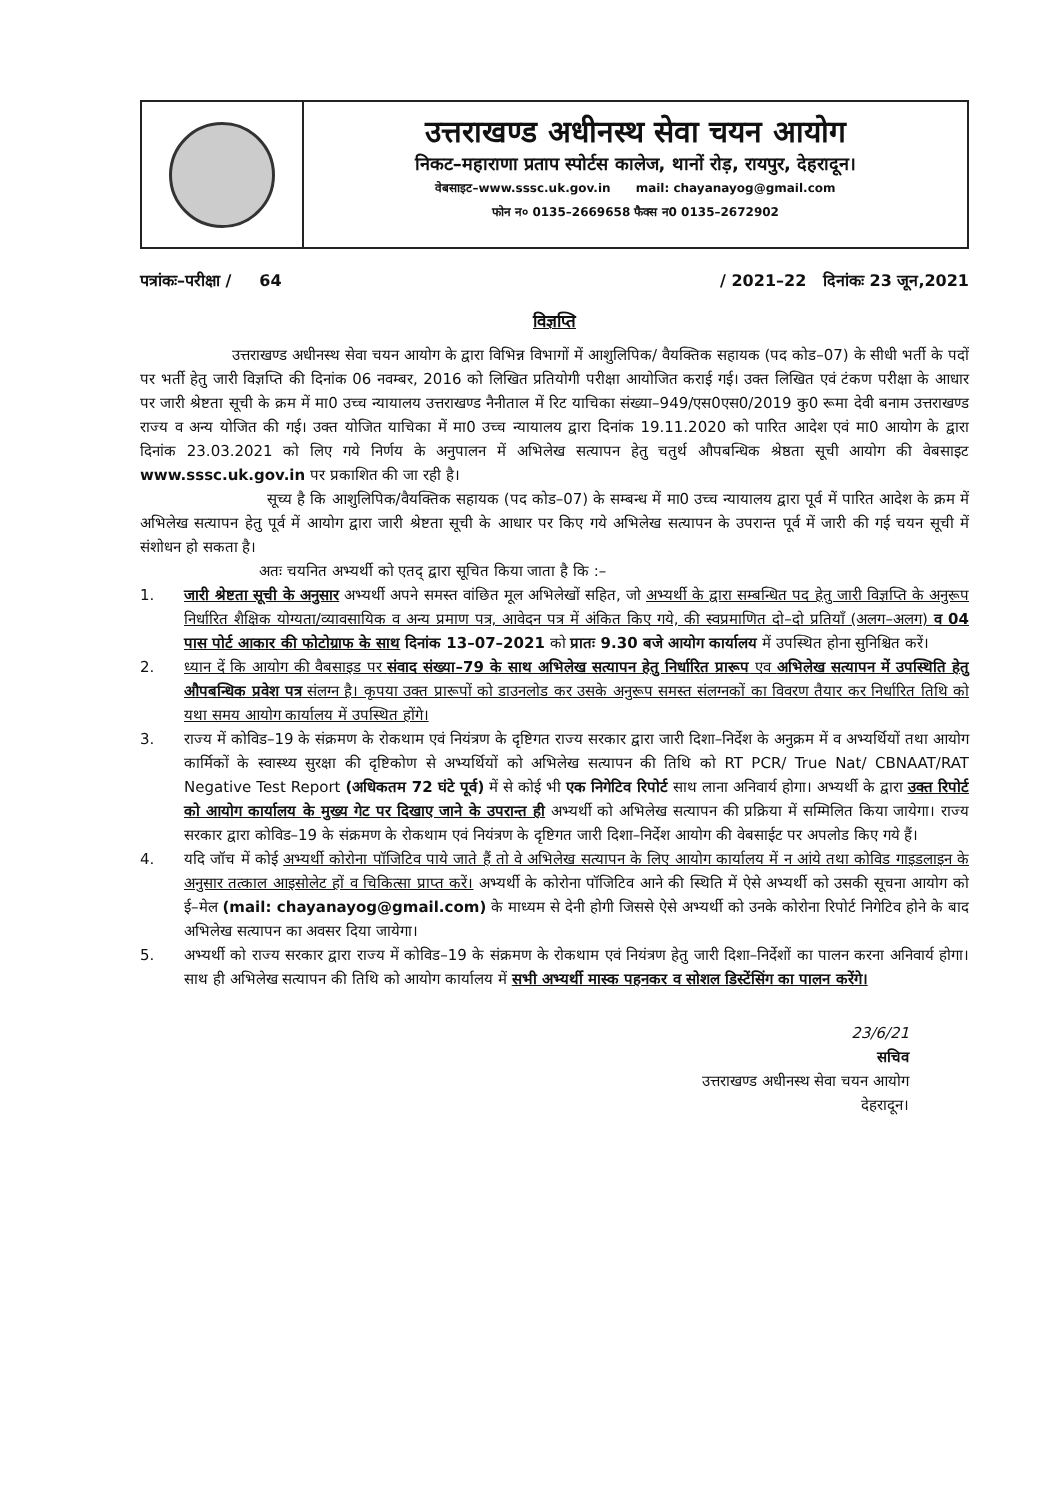उत्तराखण्ड अधीनस्थ सेवा चयन आयोग
निकट–महाराणा प्रताप स्पोर्टस कालेज, थानों रोड़, रायपुर, देहरादून।
वेबसाइट–www.sssc.uk.gov.in mail: chayanayog@gmail.com
फोन न० 0135–2669658 फैक्स न0 0135–2672902
पत्रांकः–परीक्षा / 64 / 2021–22 दिनांकः 23 जून,2021
विज्ञप्ति
उत्तराखण्ड अधीनस्थ सेवा चयन आयोग के द्वारा विभिन्न विभागों में आशुलिपिक/ वैयक्तिक सहायक (पद कोड–07) के सीधी भर्ती के पदों पर भर्ती हेतु जारी विज्ञप्ति की दिनांक 06 नवम्बर, 2016 को लिखित प्रतियोगी परीक्षा आयोजित कराई गई। उक्त लिखित एवं टंकण परीक्षा के आधार पर जारी श्रेष्टता सूची के क्रम में मा0 उच्च न्यायालय उत्तराखण्ड नैनीताल में रिट याचिका संख्या–949/एस0एस0/2019 कु0 रूमा देवी बनाम उत्तराखण्ड राज्य व अन्य योजित की गई। उक्त योजित याचिका में मा0 उच्च न्यायालय द्वारा दिनांक 19.11.2020 को पारित आदेश एवं मा0 आयोग के द्वारा दिनांक 23.03.2021 को लिए गये निर्णय के अनुपालन में अभिलेख सत्यापन हेतु चतुर्थ औपबन्धिक श्रेष्ठता सूची आयोग की वेबसाइट www.sssc.uk.gov.in पर प्रकाशित की जा रही है।
सूच्य है कि आशुलिपिक/वैयक्तिक सहायक (पद कोड–07) के सम्बन्ध में मा0 उच्च न्यायालय द्वारा पूर्व में पारित आदेश के क्रम में अभिलेख सत्यापन हेतु पूर्व में आयोग द्वारा जारी श्रेष्टता सूची के आधार पर किए गये अभिलेख सत्यापन के उपरान्त पूर्व में जारी की गई चयन सूची में संशोधन हो सकता है।
अतः चयनित अभ्यर्थी को एतद् द्वारा सूचित किया जाता है कि :–
1. जारी श्रेष्टता सूची के अनुसार अभ्यर्थी अपने समस्त वांछित मूल अभिलेखों सहित, जो अभ्यर्थी के द्वारा सम्बन्धित पद हेतु जारी विज्ञप्ति के अनुरूप निर्धारित शैक्षिक योग्यता/व्यावसायिक व अन्य प्रमाण पत्र, आवेदन पत्र में अंकित किए गये, की स्वप्रमाणित दो–दो प्रतियाँ (अलग–अलग) व 04 पास पोर्ट आकार की फोटोग्राफ के साथ दिनांक 13–07–2021 को प्रातः 9.30 बजे आयोग कार्यालय में उपस्थित होना सुनिश्चित करें।
2. ध्यान दें कि आयोग की वैबसाइड पर संवाद संख्या–79 के साथ अभिलेख सत्यापन हेतु निर्धारित प्रारूप एव अभिलेख सत्यापन में उपस्थिति हेतु औपबन्धिक प्रवेश पत्र संलग्न है। कृपया उक्त प्रारूपों को डाउनलोड कर उसके अनुरूप समस्त संलग्नकों का विवरण तैयार कर निर्धारित तिथि को यथा समय आयोग कार्यालय में उपस्थित होंगे।
3. राज्य में कोविड–19 के संक्रमण के रोकथाम एवं नियंत्रण के दृष्टिगत राज्य सरकार द्वारा जारी दिशा–निर्देश के अनुक्रम में व अभ्यर्थियों तथा आयोग कार्मिकों के स्वास्थ्य सुरक्षा की दृष्टिकोण से अभ्यर्थियों को अभिलेख सत्यापन की तिथि को RT PCR/ True Nat/ CBNAAT/RAT Negative Test Report (अधिकतम 72 घंटे पूर्व) में से कोई भी एक निगेटिव रिपोर्ट साथ लाना अनिवार्य होगा। अभ्यर्थी के द्वारा उक्त रिपोर्ट को आयोग कार्यालय के मुख्य गेट पर दिखाए जाने के उपरान्त ही अभ्यर्थी को अभिलेख सत्यापन की प्रक्रिया में सम्मिलित किया जायेगा। राज्य सरकार द्वारा कोविड–19 के संक्रमण के रोकथाम एवं नियंत्रण के दृष्टिगत जारी दिशा–निर्देश आयोग की वेबसाईट पर अपलोड किए गये हैं।
4. यदि जॉच में कोई अभ्यर्थी कोरोना पॉजिटिव पाये जाते हैं तो वे अभिलेख सत्यापन के लिए आयोग कार्यालय में न आंये तथा कोविड गाइडलाइन के अनुसार तत्काल आइसोलेट हों व चिकित्सा प्राप्त करें। अभ्यर्थी के कोरोना पॉजिटिव आने की स्थिति में ऐसे अभ्यर्थी को उसकी सूचना आयोग को ई–मेल (mail: chayanayog@gmail.com) के माध्यम से देनी होगी जिससे ऐसे अभ्यर्थी को उनके कोरोना रिपोर्ट निगेटिव होने के बाद अभिलेख सत्यापन का अवसर दिया जायेगा।
5. अभ्यर्थी को राज्य सरकार द्वारा राज्य में कोविड–19 के संक्रमण के रोकथाम एवं नियंत्रण हेतु जारी दिशा–निर्देशों का पालन करना अनिवार्य होगा। साथ ही अभिलेख सत्यापन की तिथि को आयोग कार्यालय में सभी अभ्यर्थी मास्क पहनकर व सोशल डिस्टेंसिंग का पालन करेंगे।
23/6/21
सचिव
उत्तराखण्ड अधीनस्थ सेवा चयन आयोग
देहरादून।